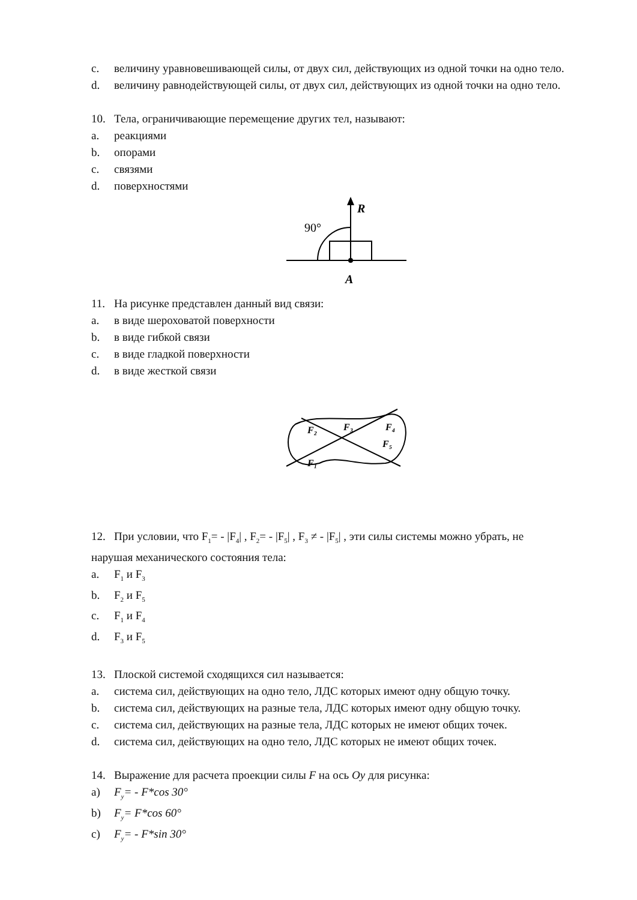c. величину уравновешивающей силы, от двух сил, действующих из одной точки на одно тело.
d. величину равнодействующей силы, от двух сил, действующих из одной точки на одно тело.
10. Тела, ограничивающие перемещение других тел, называют:
a. реакциями
b. опорами
c. связями
d. поверхностями
R
90°
A
11. На рисунке представлен данный вид связи:
a. в виде шероховатой поверхности
b. в виде гибкой связи
c. в виде гладкой поверхности
d. в виде жесткой связи
F₂
F₃
F₄
F₅
F₁
12. При условии, что F<sub>1</sub>= - |F<sub>4</sub>| , F<sub>2</sub>= - |F<sub>5</sub>| , F<sub>3</sub> ≠ - |F<sub>5</sub>| , эти силы системы можно убрать, не
нарушая механического состояния тела:
a. F<sub>1</sub> и F<sub>3</sub>
b. F<sub>2</sub> и F<sub>5</sub>
c. F<sub>1</sub> и F<sub>4</sub>
d. F<sub>3</sub> и F<sub>5</sub>
13. Плоской системой сходящихся сил называется:
a. система сил, действующих на одно тело, ЛДС которых имеют одну общую точку.
b. система сил, действующих на разные тела, ЛДС которых имеют одну общую точку.
c. система сил, действующих на разные тела, ЛДС которых не имеют общих точек.
d. система сил, действующих на одно тело, ЛДС которых не имеют общих точек.
14. Выражение для расчета проекции силы F на ось Oy для рисунка:
a) F<sub>y</sub>= - F*cos 30°
b) F<sub>y</sub>= F*cos 60°
c) F<sub>y</sub>= - F*sin 30°